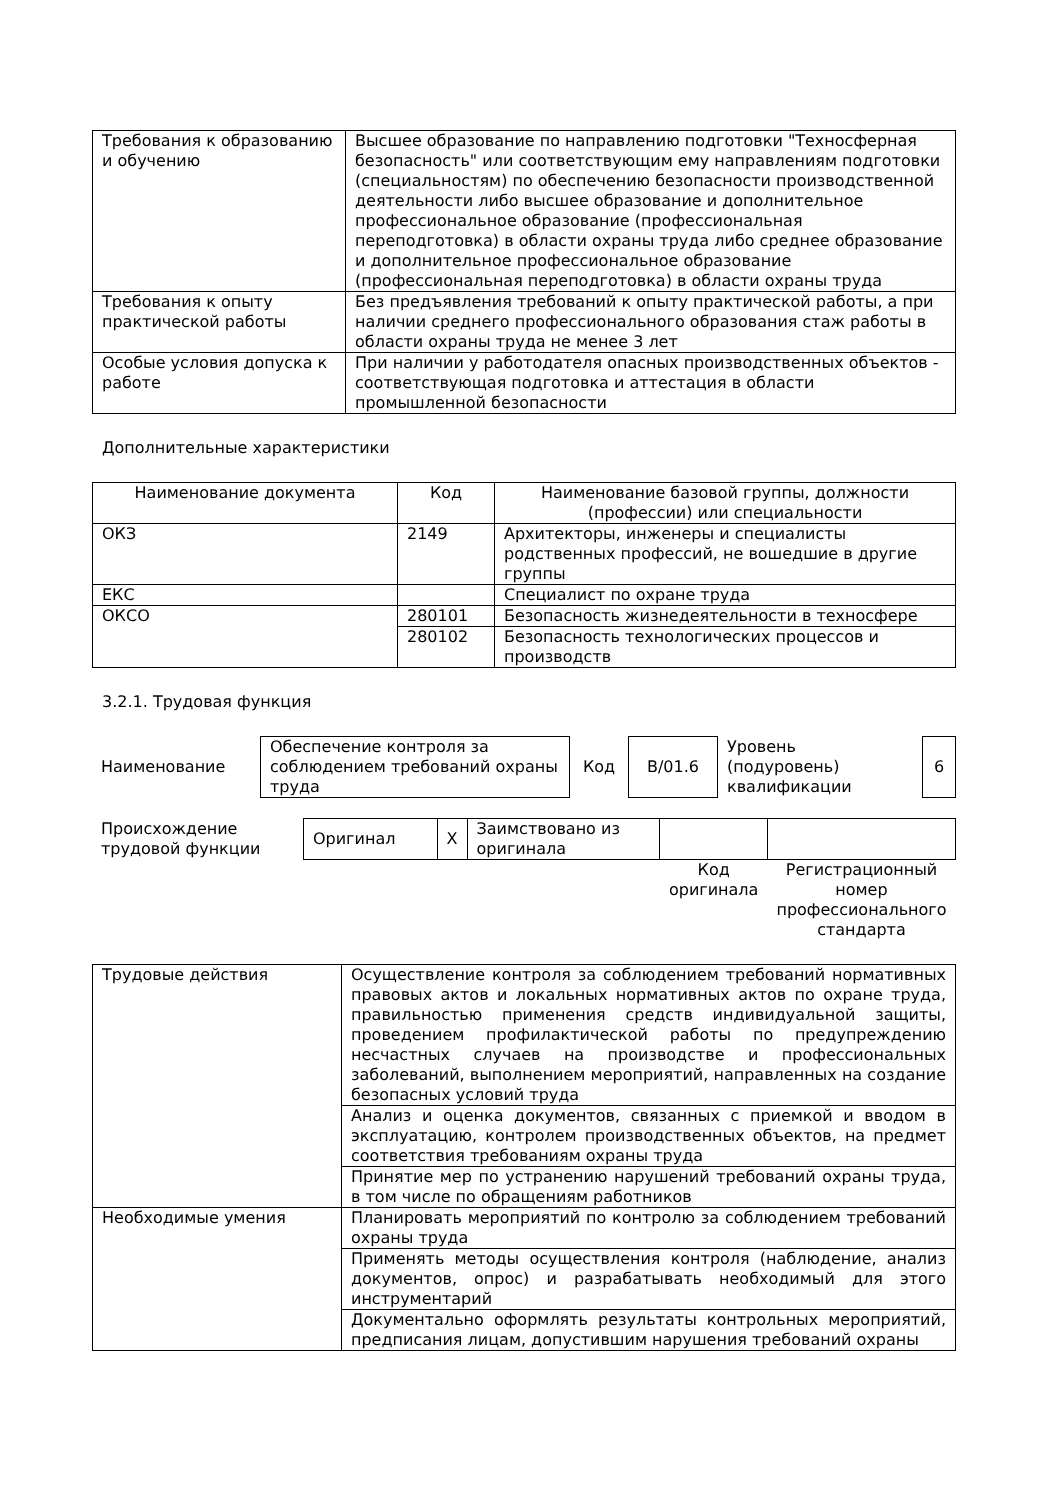| Требования к образованию и обучению | Высшее образование по направлению подготовки "Техносферная безопасность" или соответствующим ему направлениям подготовки (специальностям) по обеспечению безопасности производственной деятельности либо высшее образование и дополнительное профессиональное образование (профессиональная переподготовка) в области охраны труда либо среднее образование и дополнительное профессиональное образование (профессиональная переподготовка) в области охраны труда |
| Требования к опыту практической работы | Без предъявления требований к опыту практической работы, а при наличии среднего профессионального образования стаж работы в области охраны труда не менее 3 лет |
| Особые условия допуска к работе | При наличии у работодателя опасных производственных объектов - соответствующая подготовка и аттестация в области промышленной безопасности |
Дополнительные характеристики
| Наименование документа | Код | Наименование базовой группы, должности (профессии) или специальности |
| --- | --- | --- |
| ОКЗ | 2149 | Архитекторы, инженеры и специалисты родственных профессий, не вошедшие в другие группы |
| ЕКС | | Специалист по охране труда |
| ОКСО | 280101 | Безопасность жизнедеятельности в техносфере |
| | 280102 | Безопасность технологических процессов и производств |
3.2.1. Трудовая функция
| Наименование | Обеспечение контроля за соблюдением требований охраны труда | Код | В/01.6 | Уровень (подуровень) квалификации | 6 |
| Происхождение трудовой функции | Оригинал | X | Заимствовано из оригинала | | |
| | | | | Код оригинала | Регистрационный номер профессионального стандарта |
| Трудовые действия | Осуществление контроля за соблюдением требований нормативных правовых актов и локальных нормативных актов по охране труда, правильностью применения средств индивидуальной защиты, проведением профилактической работы по предупреждению несчастных случаев на производстве и профессиональных заболеваний, выполнением мероприятий, направленных на создание безопасных условий труда |
| | Анализ и оценка документов, связанных с приемкой и вводом в эксплуатацию, контролем производственных объектов, на предмет соответствия требованиям охраны труда |
| | Принятие мер по устранению нарушений требований охраны труда, в том числе по обращениям работников |
| Необходимые умения | Планировать мероприятий по контролю за соблюдением требований охраны труда |
| | Применять методы осуществления контроля (наблюдение, анализ документов, опрос) и разрабатывать необходимый для этого инструментарий |
| | Документально оформлять результаты контрольных мероприятий, предписания лицам, допустившим нарушения требований охраны |